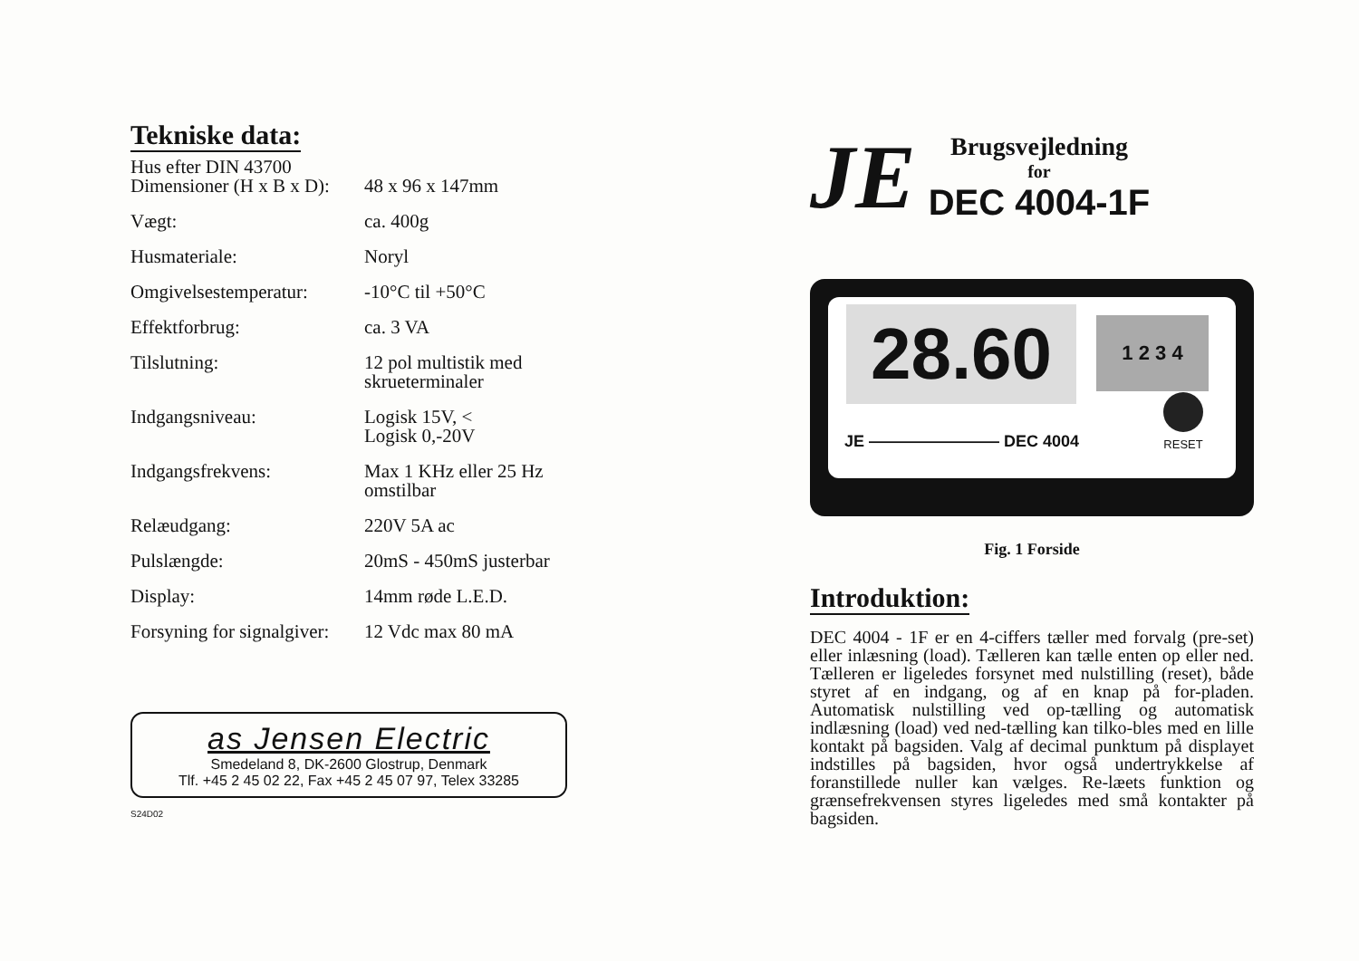Tekniske data:
| Hus efter DIN 43700 | |
| Dimensioner (H x B x D): | 48 x 96 x 147mm |
| Vægt: | ca. 400g |
| Husmateriale: | Noryl |
| Omgivelsestemperatur: | -10°C til +50°C |
| Effektforbrug: | ca. 3 VA |
| Tilslutning: | 12 pol multistik med skrueterminaler |
| Indgangsniveau: | Logisk 15V, < Logisk 0,-20V |
| Indgangsfrekvens: | Max 1 KHz eller 25 Hz omstilbar |
| Relæudgang: | 220V 5A ac |
| Pulslængde: | 20mS - 450mS justerbar |
| Display: | 14mm røde L.E.D. |
| Forsyning for signalgiver: | 12 Vdc max 80 mA |
as Jensen Electric
Smedeland 8, DK-2600 Glostrup, Denmark
Tlf. +45 2 45 02 22, Fax +45 2 45 07 97, Telex 33285
S24D02
JE
Brugsvejledning
for
DEC 4004-1F
28.60 1 2 3 4
JE ———————— DEC 4004 RESET
Fig. 1 Forside
Introduktion:
DEC 4004 - 1F er en 4-ciffers tæller med forvalg (pre-set) eller inlæsning (load). Tælleren kan tælle enten op eller ned. Tælleren er ligeledes forsynet med nulstilling (reset), både styret af en indgang, og af en knap på for-pladen. Automatisk nulstilling ved op-tælling og automatisk indlæsning (load) ved ned-tælling kan tilko-bles med en lille kontakt på bagsiden. Valg af decimal punktum på displayet indstilles på bagsiden, hvor også undertrykkelse af foranstillede nuller kan vælges. Re-læets funktion og grænsefrekvensen styres ligeledes med små kontakter på bagsiden.